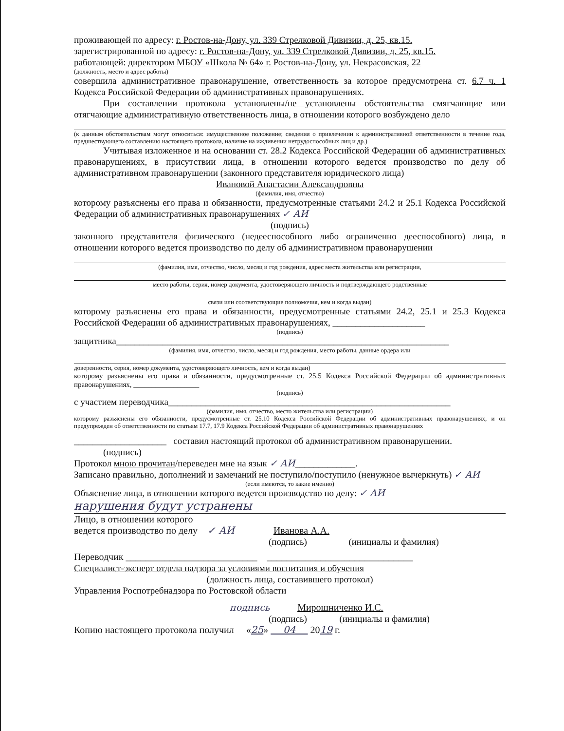проживающей по адресу: г. Ростов-на-Дону, ул. 339 Стрелковой Дивизии, д. 25, кв.15.
зарегистрированной по адресу: г. Ростов-на-Дону, ул. 339 Стрелковой Дивизии, д. 25, кв.15.
работающей: директором МБОУ «Школа № 64» г. Ростов-на-Дону, ул. Некрасовская, 22
(должность, место и адрес работы)
совершила административное правонарушение, ответственность за которое предусмотрена ст. 6.7 ч. 1 Кодекса Российской Федерации об административных правонарушениях.
При составлении протокола установлены/не установлены обстоятельства смягчающие или отягчающие административную ответственность лица, в отношении которого возбуждено дело
(к данным обстоятельствам могут относиться: имущественное положение; сведения о привлечении к административной ответственности в течение года, предшествующего составлению настоящего протокола, наличие на иждивении нетрудоспособных лиц и др.)
Учитывая изложенное и на основании ст. 28.2 Кодекса Российской Федерации об административных правонарушениях, в присутствии лица, в отношении которого ведется производство по делу об административном правонарушении (законного представителя юридического лица)
Ивановой Анастасии Александровны
(фамилия, имя, отчество)
которому разъяснены его права и обязанности, предусмотренные статьями 24.2 и 25.1 Кодекса Российской Федерации об административных правонарушениях ✓ АИ
(подпись)
законного представителя физического (недееспособного либо ограниченно дееспособного) лица, в отношении которого ведется производство по делу об административном правонарушении
(фамилия, имя, отчество, число, месяц и год рождения, адрес места жительства или регистрации,
место работы, серия, номер документа, удостоверяющего личность и подтверждающего родственные
связи или соответствующие полномочия, кем и когда выдан)
которому разъяснены его права и обязанности, предусмотренные статьями 24.2, 25.1 и 25.3 Кодекса Российской Федерации об административных правонарушениях, ____________________
(подпись)
защитника________________________________________________________________________
(фамилия, имя, отчество, число, месяц и год рождения, место работы, данные ордера или
доверенности, серия, номер документа, удостоверяющего личность, кем и когда выдан)
которому разъяснены его права и обязанности, предусмотренные ст. 25.5 Кодекса Российской Федерации об административных правонарушениях, __________________
(подпись)
с участием переводчика_____________________________________________________________
(фамилия, имя, отчество, место жительства или регистрации)
которому разъяснены его обязанности, предусмотренные ст. 25.10 Кодекса Российской Федерации об административных правонарушениях, и он предупрежден об ответственности по статьям 17.7, 17.9 Кодекса Российской Федерации об административных правонарушениях
____________________ составил настоящий протокол об административном правонарушении.
(подпись)
Протокол мною прочитан/переведен мне на язык ✓ АИ_____________.
Записано правильно, дополнений и замечаний не поступило/поступило (ненужное вычеркнуть) ✓ АИ
(если имеются, то какие именно)
Объяснение лица, в отношении которого ведется производство по делу: ✓ АИ
нарушения будут устранены
Лицо, в отношении которого
ведется производство по делу ✓ АИ Иванова А.А.
(подпись) (инициалы и фамилия)
Переводчик ___________________________ ______________________________
Специалист-эксперт отдела надзора за условиями воспитания и обучения
(должность лица, составившего протокол)
Управления Роспотребнадзора по Ростовской области
подпись Мирошниченко И.С.
(подпись) (инициалы и фамилия)
Копию настоящего протокола получил «25» 04 2019 г.